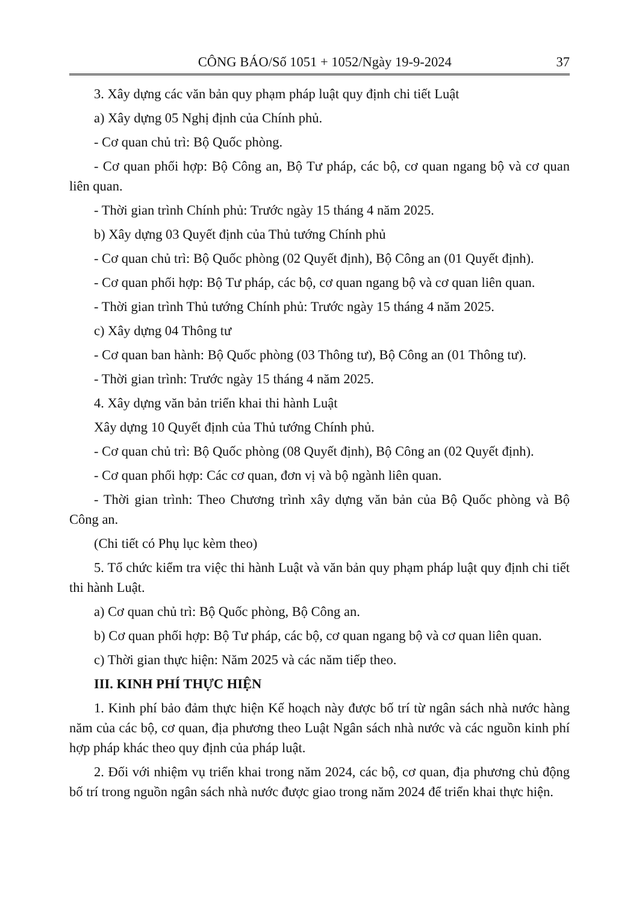CÔNG BÁO/Số 1051 + 1052/Ngày 19-9-2024 37
3. Xây dựng các văn bản quy phạm pháp luật quy định chi tiết Luật
a) Xây dựng 05 Nghị định của Chính phủ.
- Cơ quan chủ trì: Bộ Quốc phòng.
- Cơ quan phối hợp: Bộ Công an, Bộ Tư pháp, các bộ, cơ quan ngang bộ và cơ quan liên quan.
- Thời gian trình Chính phủ: Trước ngày 15 tháng 4 năm 2025.
b) Xây dựng 03 Quyết định của Thủ tướng Chính phủ
- Cơ quan chủ trì: Bộ Quốc phòng (02 Quyết định), Bộ Công an (01 Quyết định).
- Cơ quan phối hợp: Bộ Tư pháp, các bộ, cơ quan ngang bộ và cơ quan liên quan.
- Thời gian trình Thủ tướng Chính phủ: Trước ngày 15 tháng 4 năm 2025.
c) Xây dựng 04 Thông tư
- Cơ quan ban hành: Bộ Quốc phòng (03 Thông tư), Bộ Công an (01 Thông tư).
- Thời gian trình: Trước ngày 15 tháng 4 năm 2025.
4. Xây dựng văn bản triển khai thi hành Luật
Xây dựng 10 Quyết định của Thủ tướng Chính phủ.
- Cơ quan chủ trì: Bộ Quốc phòng (08 Quyết định), Bộ Công an (02 Quyết định).
- Cơ quan phối hợp: Các cơ quan, đơn vị và bộ ngành liên quan.
- Thời gian trình: Theo Chương trình xây dựng văn bản của Bộ Quốc phòng và Bộ Công an.
(Chi tiết có Phụ lục kèm theo)
5. Tổ chức kiểm tra việc thi hành Luật và văn bản quy phạm pháp luật quy định chi tiết thi hành Luật.
a) Cơ quan chủ trì: Bộ Quốc phòng, Bộ Công an.
b) Cơ quan phối hợp: Bộ Tư pháp, các bộ, cơ quan ngang bộ và cơ quan liên quan.
c) Thời gian thực hiện: Năm 2025 và các năm tiếp theo.
III. KINH PHÍ THỰC HIỆN
1. Kinh phí bảo đảm thực hiện Kế hoạch này được bố trí từ ngân sách nhà nước hàng năm của các bộ, cơ quan, địa phương theo Luật Ngân sách nhà nước và các nguồn kinh phí hợp pháp khác theo quy định của pháp luật.
2. Đối với nhiệm vụ triển khai trong năm 2024, các bộ, cơ quan, địa phương chủ động bố trí trong nguồn ngân sách nhà nước được giao trong năm 2024 để triển khai thực hiện.